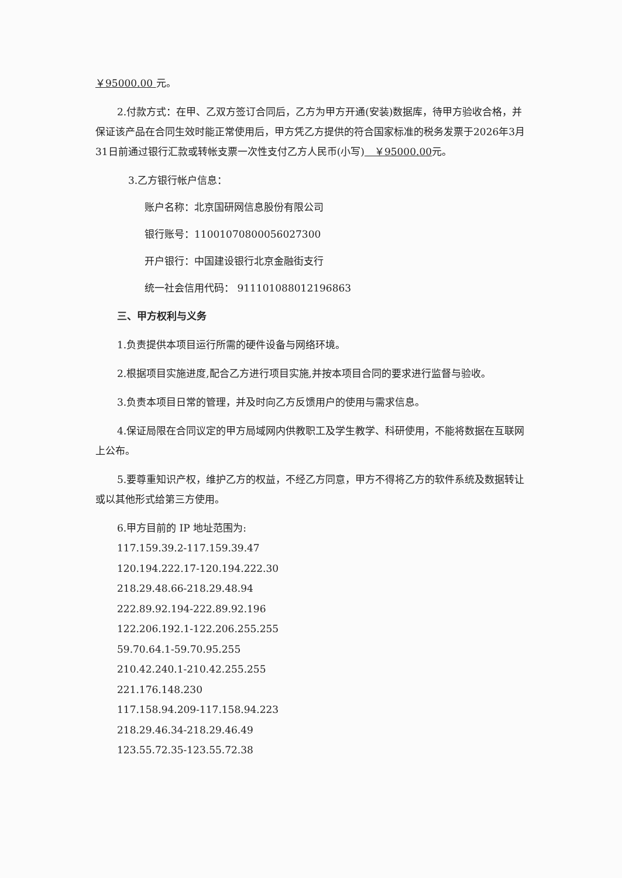￥95000.00 元。
2.付款方式：在甲、乙双方签订合同后，乙方为甲方开通(安装)数据库，待甲方验收合格，并保证该产品在合同生效时能正常使用后，甲方凭乙方提供的符合国家标准的税务发票于2026年3月31日前通过银行汇款或转帐支票一次性支付乙方人民币(小写)　￥95000.00元。
3.乙方银行帐户信息：
账户名称：北京国研网信息股份有限公司
银行账号：110010708000560273​00
开户银行：中国建设银行北京金融街支行
统一社会信用代码： 911101088012196863
三、甲方权利与义务
1.负责提供本项目运行所需的硬件设备与网络环境。
2.根据项目实施进度,配合乙方进行项目实施,并按本项目合同的要求进行监督与验收。
3.负责本项目日常的管理，并及时向乙方反馈用户的使用与需求信息。
4.保证局限在合同议定的甲方局域网内供教职工及学生教学、科研使用，不能将数据在互联网上公布。
5.要尊重知识产权，维护乙方的权益，不经乙方同意，甲方不得将乙方的软件系统及数据转让或以其他形式给第三方使用。
6.甲方目前的 IP 地址范围为:
117.159.39.2-117.159.39.47
120.194.222.17-120.194.222.30
218.29.48.66-218.29.48.94
222.89.92.194-222.89.92.196
122.206.192.1-122.206.255.255
59.70.64.1-59.70.95.255
210.42.240.1-210.42.255.255
221.176.148.230
117.158.94.209-117.158.94.223
218.29.46.34-218.29.46.49
123.55.72.35-123.55.72.38